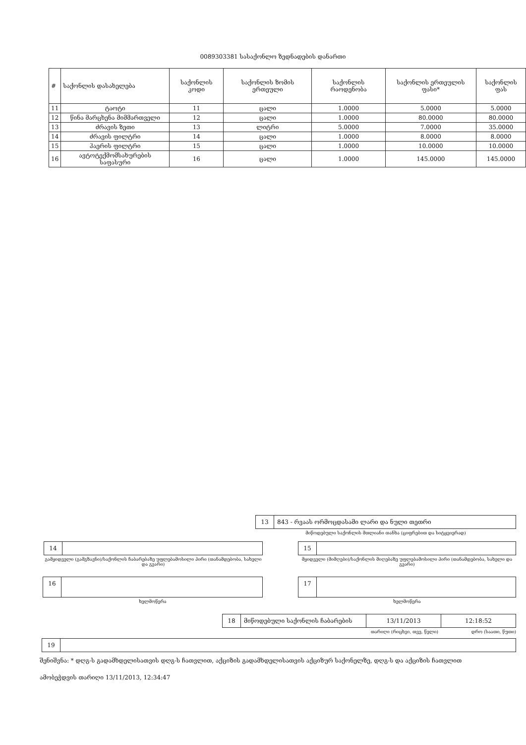0089303381 სასაქონლო ზედნადების დანართი
| # | საქონლის დასახელება | საქონლის კოდი | საქონლის ზომის ერთეული | საქონლის რაოდენობა | საქონლის ერთეულის ფასი* | საქონლის ფას |
| --- | --- | --- | --- | --- | --- | --- |
| 11 | ტაოტი | 11 | ცალი | 1.0000 | 5.0000 | 5.0000 |
| 12 | წინა მარცხენა მიმმართველი | 12 | ცალი | 1.0000 | 80.0000 | 80.0000 |
| 13 | ძრავის ზეთი | 13 | ლიტრი | 5.0000 | 7.0000 | 35.0000 |
| 14 | ძრავის ფილტრი | 14 | ცალი | 1.0000 | 8.0000 | 8.0000 |
| 15 | ჰაერის ფილტრი | 15 | ცალი | 1.0000 | 10.0000 | 10.0000 |
| 16 | ავტოტექმომსახურების საფასური | 16 | ცალი | 1.0000 | 145.0000 | 145.0000 |
13 843 - რვაას ორმოცდასამი ლარი და ნული თეთრი
მიწოდებული საქონლის მთლიანი თანხა (ციფრებით და სიტყვიერად)
14
გამყიდველი (გამგზავნი)/საქონლის ჩაბარებაზე უფლებამოსილი პირი (თანამდებობა, სახელი და გვარი)
15
მყიდველი (მიმღები)/საქონლის მიღებაზე უფლებამოსილი პირი (თანამდებობა, სახელი და გვარი)
16
ხელმოწერა
17
ხელმოწერა
18 მიწოდებული საქონლის ჩაბარების 13/11/2013 12:18:52
თარიღი (რიცხვი, თვე, წელი) დრო (საათი, წუთი)
19
შენიშვნა: * დღგ-ს გადამხდელისათვის დღგ-ს ჩათვლით, აქციზის გადამხდელისათვის აქციზურ საქონელზე, დღგ-ს და აქციზის ჩათვლით
ამობეჭდვის თარიღი 13/11/2013, 12:34:47